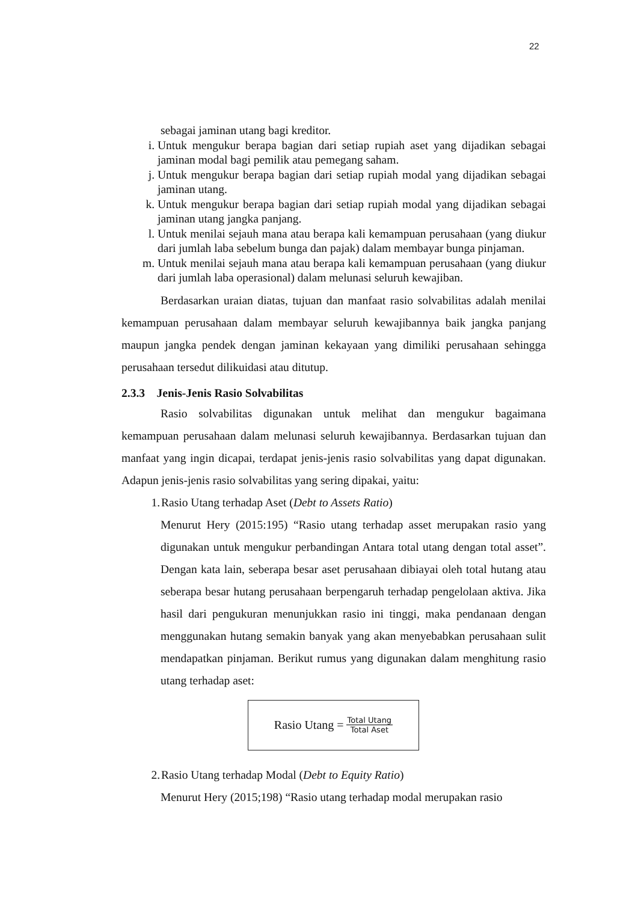22
sebagai jaminan utang bagi kreditor.
i. Untuk mengukur berapa bagian dari setiap rupiah aset yang dijadikan sebagai jaminan modal bagi pemilik atau pemegang saham.
j. Untuk mengukur berapa bagian dari setiap rupiah modal yang dijadikan sebagai jaminan utang.
k. Untuk mengukur berapa bagian dari setiap rupiah modal yang dijadikan sebagai jaminan utang jangka panjang.
l. Untuk menilai sejauh mana atau berapa kali kemampuan perusahaan (yang diukur dari jumlah laba sebelum bunga dan pajak) dalam membayar bunga pinjaman.
m. Untuk menilai sejauh mana atau berapa kali kemampuan perusahaan (yang diukur dari jumlah laba operasional) dalam melunasi seluruh kewajiban.
Berdasarkan uraian diatas, tujuan dan manfaat rasio solvabilitas adalah menilai kemampuan perusahaan dalam membayar seluruh kewajibannya baik jangka panjang maupun jangka pendek dengan jaminan kekayaan yang dimiliki perusahaan sehingga perusahaan tersedut dilikuidasi atau ditutup.
2.3.3 Jenis-Jenis Rasio Solvabilitas
Rasio solvabilitas digunakan untuk melihat dan mengukur bagaimana kemampuan perusahaan dalam melunasi seluruh kewajibannya. Berdasarkan tujuan dan manfaat yang ingin dicapai, terdapat jenis-jenis rasio solvabilitas yang dapat digunakan. Adapun jenis-jenis rasio solvabilitas yang sering dipakai, yaitu:
1. Rasio Utang terhadap Aset (Debt to Assets Ratio)
Menurut Hery (2015:195) “Rasio utang terhadap asset merupakan rasio yang digunakan untuk mengukur perbandingan Antara total utang dengan total asset”. Dengan kata lain, seberapa besar aset perusahaan dibiayai oleh total hutang atau seberapa besar hutang perusahaan berpengaruh terhadap pengelolaan aktiva. Jika hasil dari pengukuran menunjukkan rasio ini tinggi, maka pendanaan dengan menggunakan hutang semakin banyak yang akan menyebabkan perusahaan sulit mendapatkan pinjaman. Berikut rumus yang digunakan dalam menghitung rasio utang terhadap aset:
Rasio Utang = Total Utang Total Aset
2. Rasio Utang terhadap Modal (Debt to Equity Ratio)
Menurut Hery (2015;198) “Rasio utang terhadap modal merupakan rasio